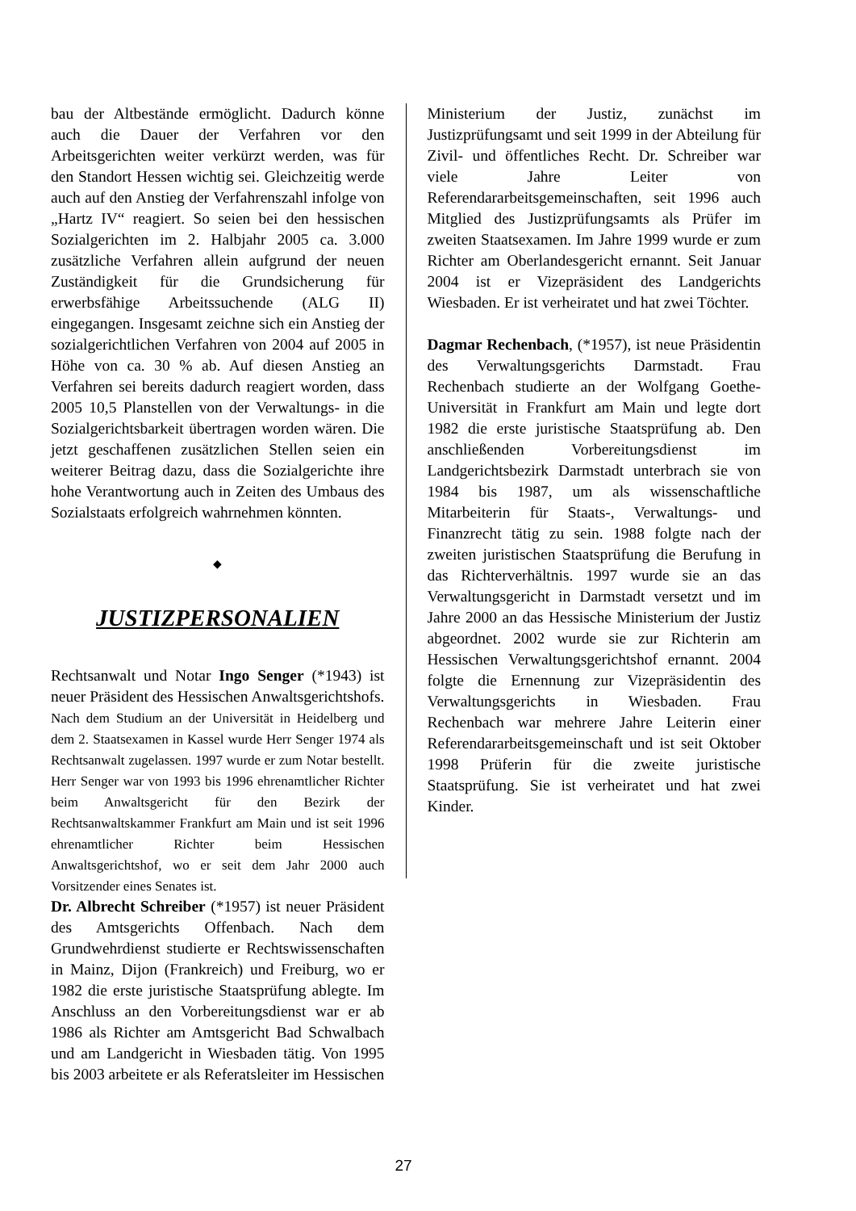bau der Altbestände ermöglicht. Dadurch könne auch die Dauer der Verfahren vor den Arbeitsgerichten weiter verkürzt werden, was für den Standort Hessen wichtig sei. Gleichzeitig werde auch auf den Anstieg der Verfahrenszahl infolge von „Hartz IV“ reagiert. So seien bei den hessischen Sozialgerichten im 2. Halbjahr 2005 ca. 3.000 zusätzliche Verfahren allein aufgrund der neuen Zuständigkeit für die Grundsicherung für erwerbsfähige Arbeitssuchende (ALG II) eingegangen. Insgesamt zeichne sich ein Anstieg der sozialgerichtlichen Verfahren von 2004 auf 2005 in Höhe von ca. 30 % ab. Auf diesen Anstieg an Verfahren sei bereits dadurch reagiert worden, dass 2005 10,5 Planstellen von der Verwaltungs- in die Sozialgerichtsbarkeit übertragen worden wären. Die jetzt geschaffenen zusätzlichen Stellen seien ein weiterer Beitrag dazu, dass die Sozialgerichte ihre hohe Verantwortung auch in Zeiten des Umbaus des Sozialstaats erfolgreich wahrnehmen könnten.
◆
JUSTIZPERSONALIEN
Rechtsanwalt und Notar Ingo Senger (*1943) ist neuer Präsident des Hessischen Anwaltsgerichtshofs. Nach dem Studium an der Universität in Heidelberg und dem 2. Staatsexamen in Kassel wurde Herr Senger 1974 als Rechtsanwalt zugelassen. 1997 wurde er zum Notar bestellt. Herr Senger war von 1993 bis 1996 ehrenamtlicher Richter beim Anwaltsgericht für den Bezirk der Rechtsanwaltskammer Frankfurt am Main und ist seit 1996 ehrenamtlicher Richter beim Hessischen Anwaltsgerichtshof, wo er seit dem Jahr 2000 auch Vorsitzender eines Senates ist.
Dr. Albrecht Schreiber (*1957) ist neuer Präsident des Amtsgerichts Offenbach. Nach dem Grundwehrdienst studierte er Rechtswissenschaften in Mainz, Dijon (Frankreich) und Freiburg, wo er 1982 die erste juristische Staatsprüfung ablegte. Im Anschluss an den Vorbereitungsdienst war er ab 1986 als Richter am Amtsgericht Bad Schwalbach und am Landgericht in Wiesbaden tätig. Von 1995 bis 2003 arbeitete er als Referatsleiter im Hessischen
Ministerium der Justiz, zunächst im Justizprüfungsamt und seit 1999 in der Abteilung für Zivil- und öffentliches Recht. Dr. Schreiber war viele Jahre Leiter von Referendararbeitsgemeinschaften, seit 1996 auch Mitglied des Justizprüfungsamts als Prüfer im zweiten Staatsexamen. Im Jahre 1999 wurde er zum Richter am Oberlandesgericht ernannt. Seit Januar 2004 ist er Vizepräsident des Landgerichts Wiesbaden. Er ist verheiratet und hat zwei Töchter.
Dagmar Rechenbach, (*1957), ist neue Präsidentin des Verwaltungsgerichts Darmstadt. Frau Rechenbach studierte an der Wolfgang Goethe-Universität in Frankfurt am Main und legte dort 1982 die erste juristische Staatsprüfung ab. Den anschließenden Vorbereitungsdienst im Landgerichtsbezirk Darmstadt unterbrach sie von 1984 bis 1987, um als wissenschaftliche Mitarbeiterin für Staats-, Verwaltungs- und Finanzrecht tätig zu sein. 1988 folgte nach der zweiten juristischen Staatsprüfung die Berufung in das Richterverhältnis. 1997 wurde sie an das Verwaltungsgericht in Darmstadt versetzt und im Jahre 2000 an das Hessische Ministerium der Justiz abgeordnet. 2002 wurde sie zur Richterin am Hessischen Verwaltungsgerichtshof ernannt. 2004 folgte die Ernennung zur Vizepräsidentin des Verwaltungsgerichts in Wiesbaden. Frau Rechenbach war mehrere Jahre Leiterin einer Referendararbeitsgemeinschaft und ist seit Oktober 1998 Prüferin für die zweite juristische Staatsprüfung. Sie ist verheiratet und hat zwei Kinder.
27